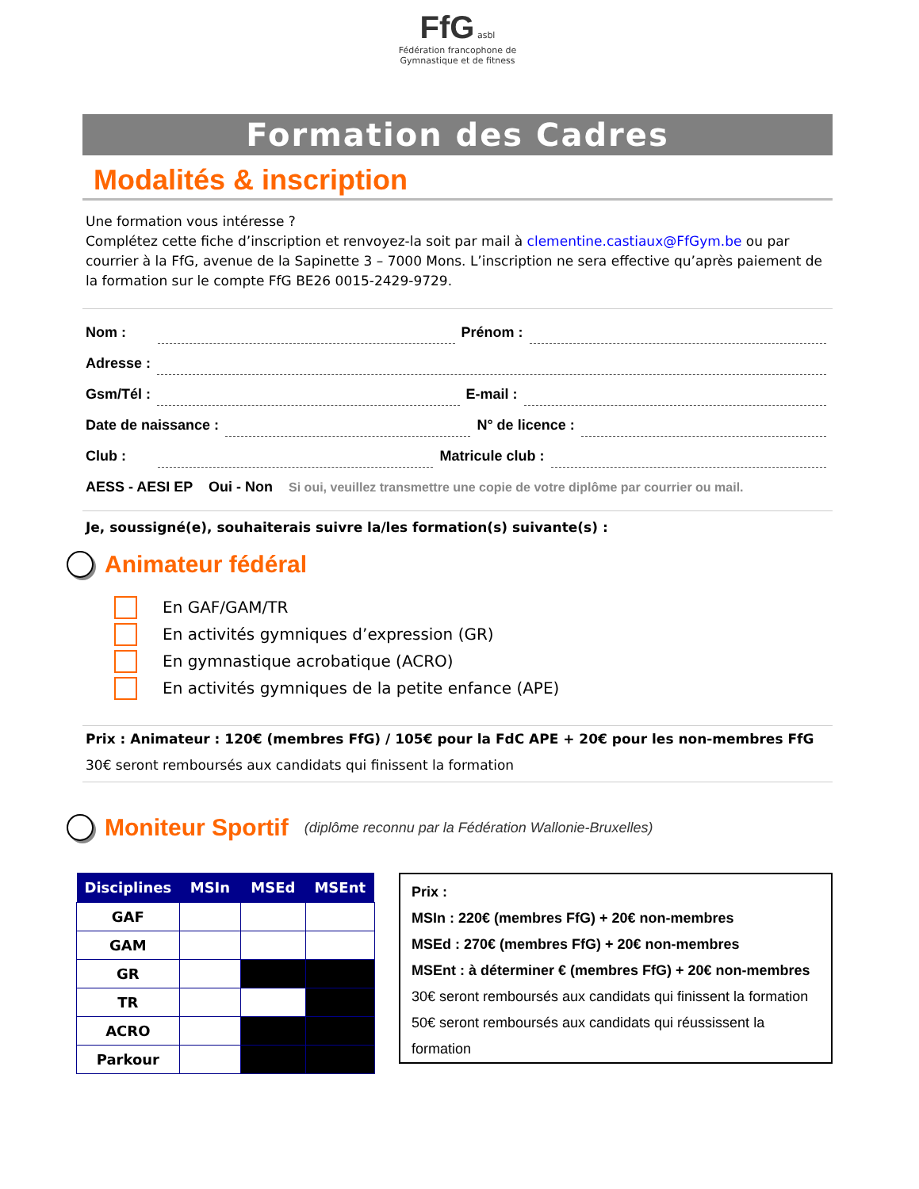FfG asbl
Fédération francophone de
Gymnastique et de fitness
Formation des Cadres
Modalités & inscription
Une formation vous intéresse ?
Complétez cette fiche d’inscription et renvoyez-la soit par mail à clementine.castiaux@FfGym.be ou par courrier à la FfG, avenue de la Sapinette 3 – 7000 Mons. L’inscription ne sera effective qu’après paiement de la formation sur le compte FfG BE26 0015-2429-9729.
Nom : Prénom :
Adresse :
Gsm/Tél : E-mail :
Date de naissance : N° de licence :
Club : Matricule club :
AESS - AESI EP Oui - Non Si oui, veuillez transmettre une copie de votre diplôme par courrier ou mail.
Je, soussigné(e), souhaiterais suivre la/les formation(s) suivante(s) :
Animateur fédéral
En GAF/GAM/TR
En activités gymniques d’expression (GR)
En gymnastique acrobatique (ACRO)
En activités gymniques de la petite enfance (APE)
Prix : Animateur : 120€ (membres FfG) / 105€ pour la FdC APE + 20€ pour les non-membres FfG
30€ seront remboursés aux candidats qui finissent la formation
Moniteur Sportif (diplôme reconnu par la Fédération Wallonie-Bruxelles)
| Disciplines | MSIn | MSEd | MSEnt |
| --- | --- | --- | --- |
| GAF | | | |
| GAM | | | |
| GR | | | |
| TR | | | |
| ACRO | | | |
| Parkour | | | |
Prix :
MSIn : 220€ (membres FfG) + 20€ non-membres
MSEd : 270€ (membres FfG) + 20€ non-membres
MSEnt : à déterminer € (membres FfG) + 20€ non-membres
30€ seront remboursés aux candidats qui finissent la formation
50€ seront remboursés aux candidats qui réussissent la formation